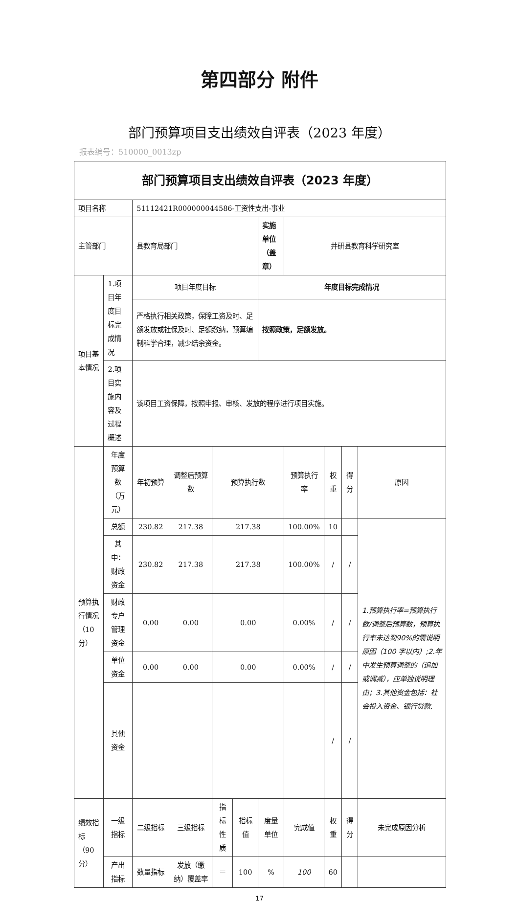第四部分 附件
部门预算项目支出绩效自评表（2023 年度）
报表编号：510000_0013zp
| 部门预算项目支出绩效自评表（2023 年度） | | | | | | | | | | |
| 项目名称 | | 51112421R000000044586-工资性支出-事业 | | | | | | | | |
| 主管部门 | | 县教育局部门 | | | | 实施单位（盖章） | 井研县教育科学研究室 | | | |
| 项目基本情况 | 1.项目年度目标完成情况 | 项目年度目标 | | | | 年度目标完成情况 | | | | |
| | | 严格执行相关政策，保障工资及时、足额发放或社保及时、足额缴纳，预算编制科学合理，减少结余资金。 | | | | 按照政策，足额发放。 | | | | |
| | 2.项目实施内容及过程概述 | 该项目工资保障，按照申报、审核、发放的程序进行项目实施。 | | | | | | | | |
| 预算执行情况（10分） | 年度预算数（万元） | 年初预算 | 调整后预算数 | 预算执行数 | | | 预算执行率 | 权重 | 得分 | 原因 |
| | 总额 | 230.82 | 217.38 | 217.38 | | | 100.00% | 10 | | 1.预算执行率=预算执行数/调整后预算数，预算执行率未达到90%的需说明原因（100 字以内）;2.年中发生预算调整的（追加或调减），应单独说明理由；3.其他资金包括：社会投入资金、银行贷款. |
| | 其中：财政资金 | 230.82 | 217.38 | 217.38 | | | 100.00% | / | / | |
| | 财政专户管理资金 | 0.00 | 0.00 | 0.00 | | | 0.00% | / | / | |
| | 单位资金 | 0.00 | 0.00 | 0.00 | | | 0.00% | / | / | |
| | 其他资金 | | | | | | | / | / | |
| 绩效指标（90分） | 一级指标 | 二级指标 | 三级指标 | 指标性质 | 指标值 | 度量单位 | 完成值 | 权重 | 得分 | 未完成原因分析 |
| | 产出指标 | 数量指标 | 发放（缴纳）覆盖率 | ＝ | 100 | % | 100 | 60 | | |
17